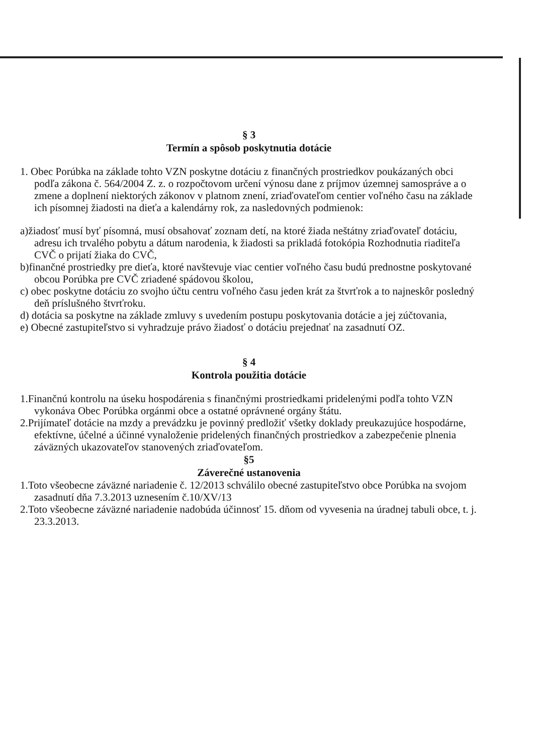§ 3
Termín a spôsob poskytnutia dotácie
1. Obec Porúbka na základe tohto VZN poskytne dotáciu z finančných prostriedkov poukázaných obci podľa zákona č. 564/2004 Z. z. o rozpočtovom určení výnosu dane z príjmov územnej samospráve a o zmene a doplnení niektorých zákonov v platnom znení, zriaďovateľom centier voľného času na základe ich písomnej žiadosti na dieťa a kalendárny rok, za nasledovných podmienok:
a)žiadosť musí byť písomná, musí obsahovať zoznam detí, na ktoré žiada neštátny zriaďovateľ dotáciu, adresu ich trvalého pobytu a dátum narodenia, k žiadosti sa prikladá fotokópia Rozhodnutia riaditeľa CVČ o prijatí žiaka do CVČ,
b)finančné prostriedky pre dieťa, ktoré navštevuje viac centier voľného času budú prednostne poskytované obcou Porúbka pre CVČ zriadené spádovou školou,
c) obec poskytne dotáciu zo svojho účtu centru voľného času jeden krát za štvrťrok a to najneskôr posledný deň príslušného štvrťroku.
d) dotácia sa poskytne na základe zmluvy s uvedením postupu poskytovania dotácie a jej zúčtovania,
e) Obecné zastupiteľstvo si vyhradzuje právo žiadosť o dotáciu prejednať na zasadnutí OZ.
§ 4
Kontrola použitia dotácie
1.Finančnú kontrolu na úseku hospodárenia s finančnými prostriedkami pridelenými podľa tohto VZN vykonáva Obec Porúbka orgánmi obce a ostatné oprávnené orgány štátu.
2.Prijímateľ dotácie na mzdy a prevádzku je povinný predložiť všetky doklady preukazujúce hospodárne, efektívne, účelné a účinné vynaloženie pridelených finančných prostriedkov a zabezpečenie plnenia záväzných ukazovateľov stanovených zriaďovateľom.
§5
Záverečné ustanovenia
1.Toto všeobecne záväzné nariadenie č. 12/2013 schválilo obecné zastupiteľstvo obce Porúbka na svojom zasadnutí dňa 7.3.2013 uznesením č.10/XV/13
2.Toto všeobecne záväzné nariadenie nadobúda účinnosť 15. dňom od vyvesenia na úradnej tabuli obce, t. j. 23.3.2013.